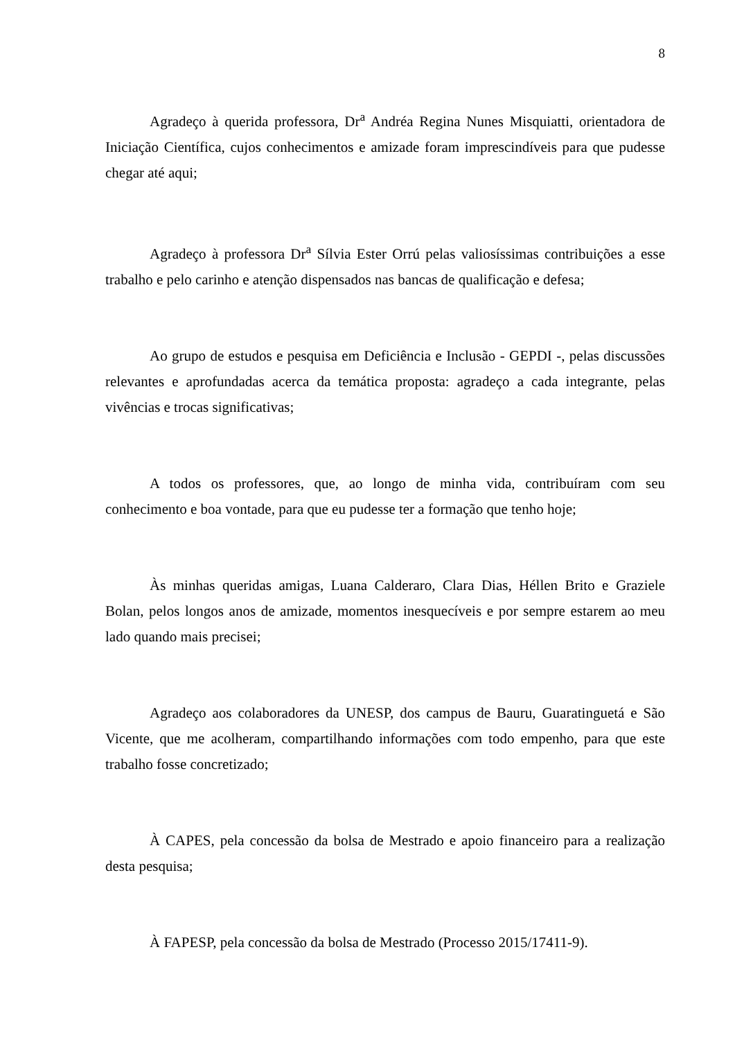8
Agradeço à querida professora, Dr<sup>a</sup> Andréa Regina Nunes Misquiatti, orientadora de Iniciação Científica, cujos conhecimentos e amizade foram imprescindíveis para que pudesse chegar até aqui;
Agradeço à professora Dr<sup>a</sup> Sílvia Ester Orrú pelas valiosíssimas contribuições a esse trabalho e pelo carinho e atenção dispensados nas bancas de qualificação e defesa;
Ao grupo de estudos e pesquisa em Deficiência e Inclusão - GEPDI -, pelas discussões relevantes e aprofundadas acerca da temática proposta: agradeço a cada integrante, pelas vivências e trocas significativas;
A todos os professores, que, ao longo de minha vida, contribuíram com seu conhecimento e boa vontade, para que eu pudesse ter a formação que tenho hoje;
Às minhas queridas amigas, Luana Calderaro, Clara Dias, Héllen Brito e Graziele Bolan, pelos longos anos de amizade, momentos inesquecíveis e por sempre estarem ao meu lado quando mais precisei;
Agradeço aos colaboradores da UNESP, dos campus de Bauru, Guaratinguetá e São Vicente, que me acolheram, compartilhando informações com todo empenho, para que este trabalho fosse concretizado;
À CAPES, pela concessão da bolsa de Mestrado e apoio financeiro para a realização desta pesquisa;
À FAPESP, pela concessão da bolsa de Mestrado (Processo 2015/17411-9).